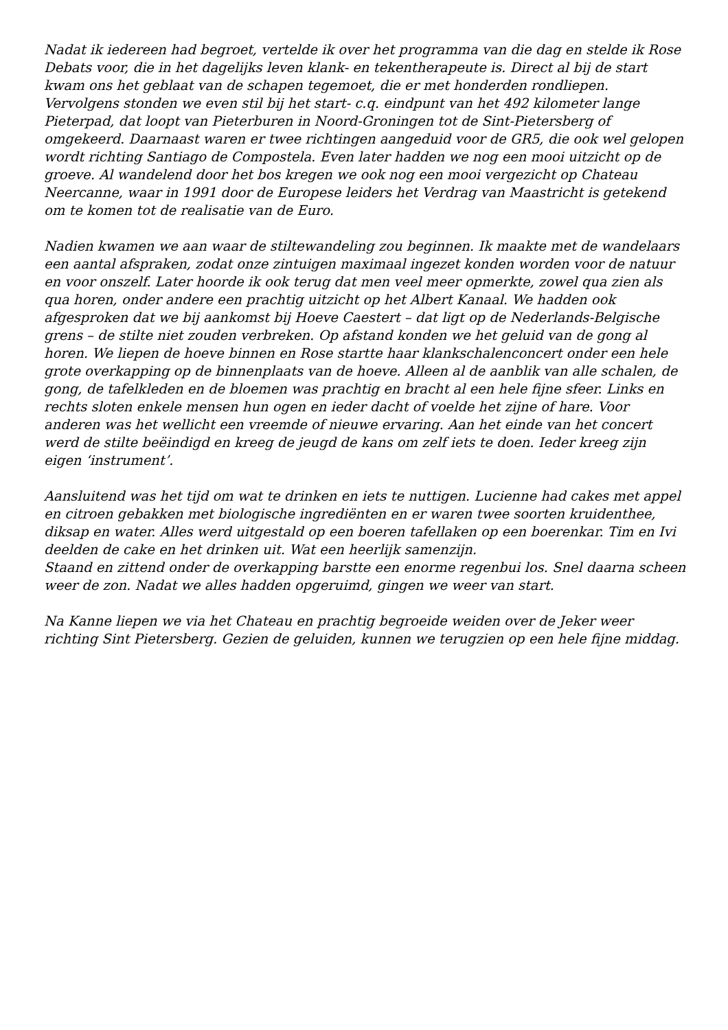Nadat ik iedereen had begroet, vertelde ik over het programma van die dag en stelde ik Rose Debats voor, die in het dagelijks leven klank- en tekentherapeute is. Direct al bij de start kwam ons het geblaat van de schapen tegemoet, die er met honderden rondliepen. Vervolgens stonden we even stil bij het start- c.q. eindpunt van het 492 kilometer lange Pieterpad, dat loopt van Pieterburen in Noord-Groningen tot de Sint-Pietersberg of omgekeerd. Daarnaast waren er twee richtingen aangeduid voor de GR5, die ook wel gelopen wordt richting Santiago de Compostela. Even later hadden we nog een mooi uitzicht op de groeve. Al wandelend door het bos kregen we ook nog een mooi vergezicht op Chateau Neercanne, waar in 1991 door de Europese leiders het Verdrag van Maastricht is getekend om te komen tot de realisatie van de Euro.
Nadien kwamen we aan waar de stiltewandeling zou beginnen. Ik maakte met de wandelaars een aantal afspraken, zodat onze zintuigen maximaal ingezet konden worden voor de natuur en voor onszelf. Later hoorde ik ook terug dat men veel meer opmerkte, zowel qua zien als qua horen, onder andere een prachtig uitzicht op het Albert Kanaal. We hadden ook afgesproken dat we bij aankomst bij Hoeve Caestert – dat ligt op de Nederlands-Belgische grens – de stilte niet zouden verbreken. Op afstand konden we het geluid van de gong al horen. We liepen de hoeve binnen en Rose startte haar klankschalenconcert onder een hele grote overkapping op de binnenplaats van de hoeve. Alleen al de aanblik van alle schalen, de gong, de tafelkleden en de bloemen was prachtig en bracht al een hele fijne sfeer. Links en rechts sloten enkele mensen hun ogen en ieder dacht of voelde het zijne of hare. Voor anderen was het wellicht een vreemde of nieuwe ervaring. Aan het einde van het concert werd de stilte beëindigd en kreeg de jeugd de kans om zelf iets te doen. Ieder kreeg zijn eigen ‘instrument’.
Aansluitend was het tijd om wat te drinken en iets te nuttigen. Lucienne had cakes met appel en citroen gebakken met biologische ingrediënten en er waren twee soorten kruidenthee, diksap en water. Alles werd uitgestald op een boeren tafellaken op een boerenkar. Tim en Ivi deelden de cake en het drinken uit. Wat een heerlijk samenzijn.
Staand en zittend onder de overkapping barstte een enorme regenbui los. Snel daarna scheen weer de zon. Nadat we alles hadden opgeruimd, gingen we weer van start.
Na Kanne liepen we via het Chateau en prachtig begroeide weiden over de Jeker weer richting Sint Pietersberg. Gezien de geluiden, kunnen we terugzien op een hele fijne middag.